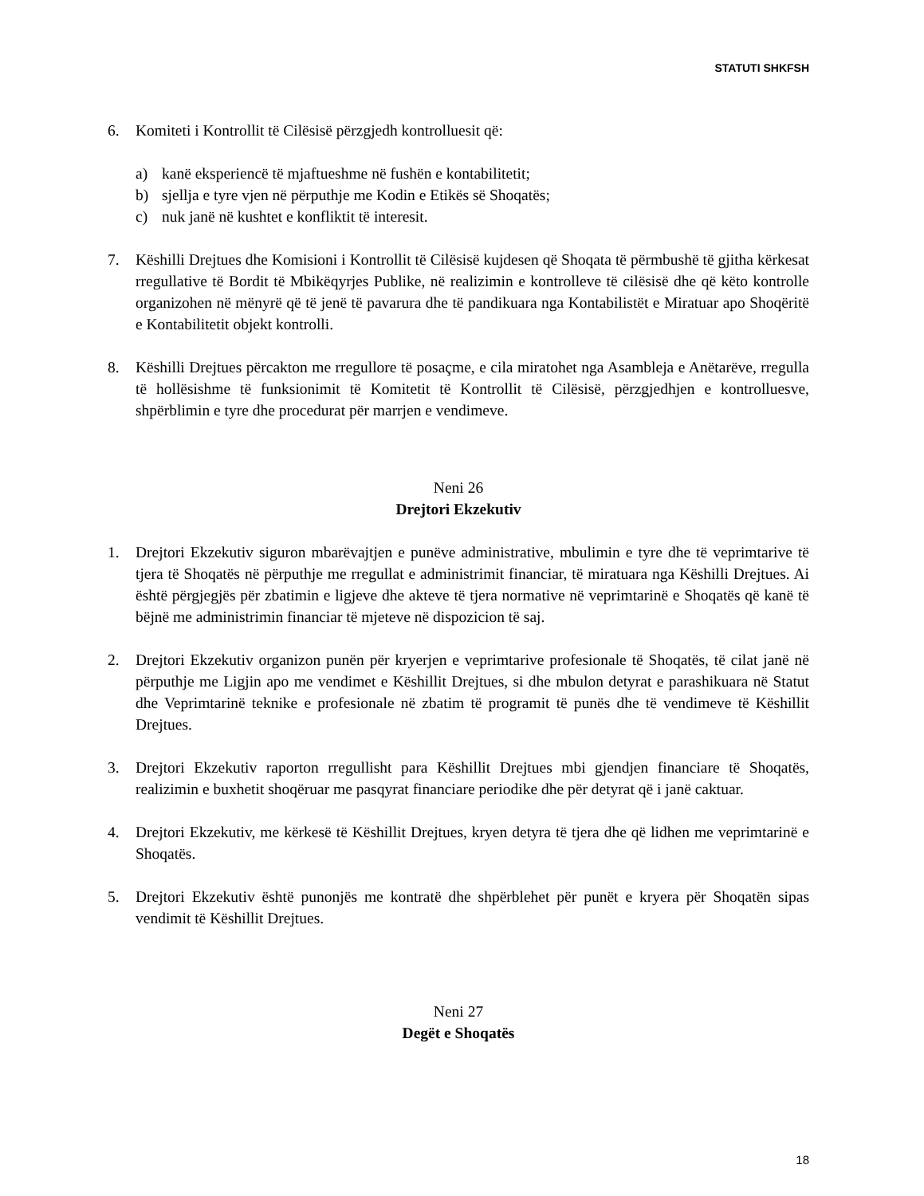STATUTI SHKFSH
6. Komiteti i Kontrollit të Cilësisë përzgjedh kontrolluesit që:
a) kanë eksperiencë të mjaftueshme në fushën e kontabilitetit;
b) sjellja e tyre vjen në përputhje me Kodin e Etikës së Shoqatës;
c) nuk janë në kushtet e konfliktit të interesit.
7. Këshilli Drejtues dhe Komisioni i Kontrollit të Cilësisë kujdesen që Shoqata të përmbushë të gjitha kërkesat rregullative të Bordit të Mbikëqyrjes Publike, në realizimin e kontrolleve të cilësisë dhe që këto kontrolle organizohen në mënyrë që të jenë të pavarura dhe të pandikuara nga Kontabilistët e Miratuar apo Shoqëritë e Kontabilitetit objekt kontrolli.
8. Këshilli Drejtues përcakton me rregullore të posaçme, e cila miratohet nga Asambleja e Anëtarëve, rregulla të hollësishme të funksionimit të Komitetit të Kontrollit të Cilësisë, përzgjedhjen e kontrolluesve, shpërblimin e tyre dhe procedurat për marrjen e vendimeve.
Neni 26
Drejtori Ekzekutiv
1. Drejtori Ekzekutiv siguron mbarëvajtjen e punëve administrative, mbulimin e tyre dhe të veprimtarive të tjera të Shoqatës në përputhje me rregullat e administrimit financiar, të miratuara nga Këshilli Drejtues. Ai është përgjegjës për zbatimin e ligjeve dhe akteve të tjera normative në veprimtarinë e Shoqatës që kanë të bëjnë me administrimin financiar të mjeteve në dispozicion të saj.
2. Drejtori Ekzekutiv organizon punën për kryerjen e veprimtarive profesionale të Shoqatës, të cilat janë në përputhje me Ligjin apo me vendimet e Këshillit Drejtues, si dhe mbulon detyrat e parashikuara në Statut dhe Veprimtarinë teknike e profesionale në zbatim të programit të punës dhe të vendimeve të Këshillit Drejtues.
3. Drejtori Ekzekutiv raporton rregullisht para Këshillit Drejtues mbi gjendjen financiare të Shoqatës, realizimin e buxhetit shoqëruar me pasqyrat financiare periodike dhe për detyrat që i janë caktuar.
4. Drejtori Ekzekutiv, me kërkesë të Këshillit Drejtues, kryen detyra të tjera dhe që lidhen me veprimtarinë e Shoqatës.
5. Drejtori Ekzekutiv është punonjës me kontratë dhe shpërblehet për punët e kryera për Shoqatën sipas vendimit të Këshillit Drejtues.
Neni 27
Degët e Shoqatës
18